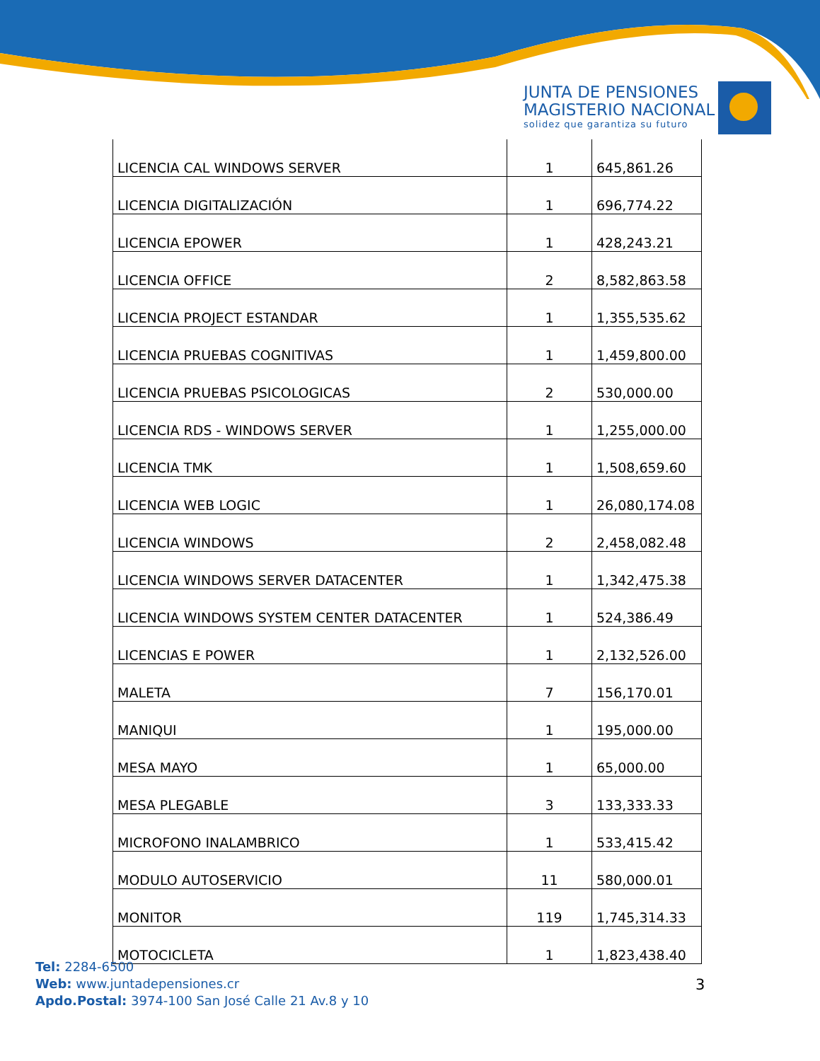JUNTA DE PENSIONES
MAGISTERIO NACIONAL
solidez que garantiza su futuro
| LICENCIA CAL WINDOWS SERVER | 1 | 645,861.26 |
| LICENCIA DIGITALIZACIÓN | 1 | 696,774.22 |
| LICENCIA EPOWER | 1 | 428,243.21 |
| LICENCIA OFFICE | 2 | 8,582,863.58 |
| LICENCIA PROJECT ESTANDAR | 1 | 1,355,535.62 |
| LICENCIA PRUEBAS COGNITIVAS | 1 | 1,459,800.00 |
| LICENCIA PRUEBAS PSICOLOGICAS | 2 | 530,000.00 |
| LICENCIA RDS - WINDOWS SERVER | 1 | 1,255,000.00 |
| LICENCIA TMK | 1 | 1,508,659.60 |
| LICENCIA WEB LOGIC | 1 | 26,080,174.08 |
| LICENCIA WINDOWS | 2 | 2,458,082.48 |
| LICENCIA WINDOWS SERVER DATACENTER | 1 | 1,342,475.38 |
| LICENCIA WINDOWS SYSTEM CENTER DATACENTER | 1 | 524,386.49 |
| LICENCIAS E POWER | 1 | 2,132,526.00 |
| MALETA | 7 | 156,170.01 |
| MANIQUI | 1 | 195,000.00 |
| MESA MAYO | 1 | 65,000.00 |
| MESA PLEGABLE | 3 | 133,333.33 |
| MICROFONO INALAMBRICO | 1 | 533,415.42 |
| MODULO AUTOSERVICIO | 11 | 580,000.01 |
| MONITOR | 119 | 1,745,314.33 |
| MOTOCICLETA | 1 | 1,823,438.40 |
Tel: 2284-6500
Web: www.juntadepensiones.cr
Apdo.Postal: 3974-100 San José Calle 21 Av.8 y 10
3